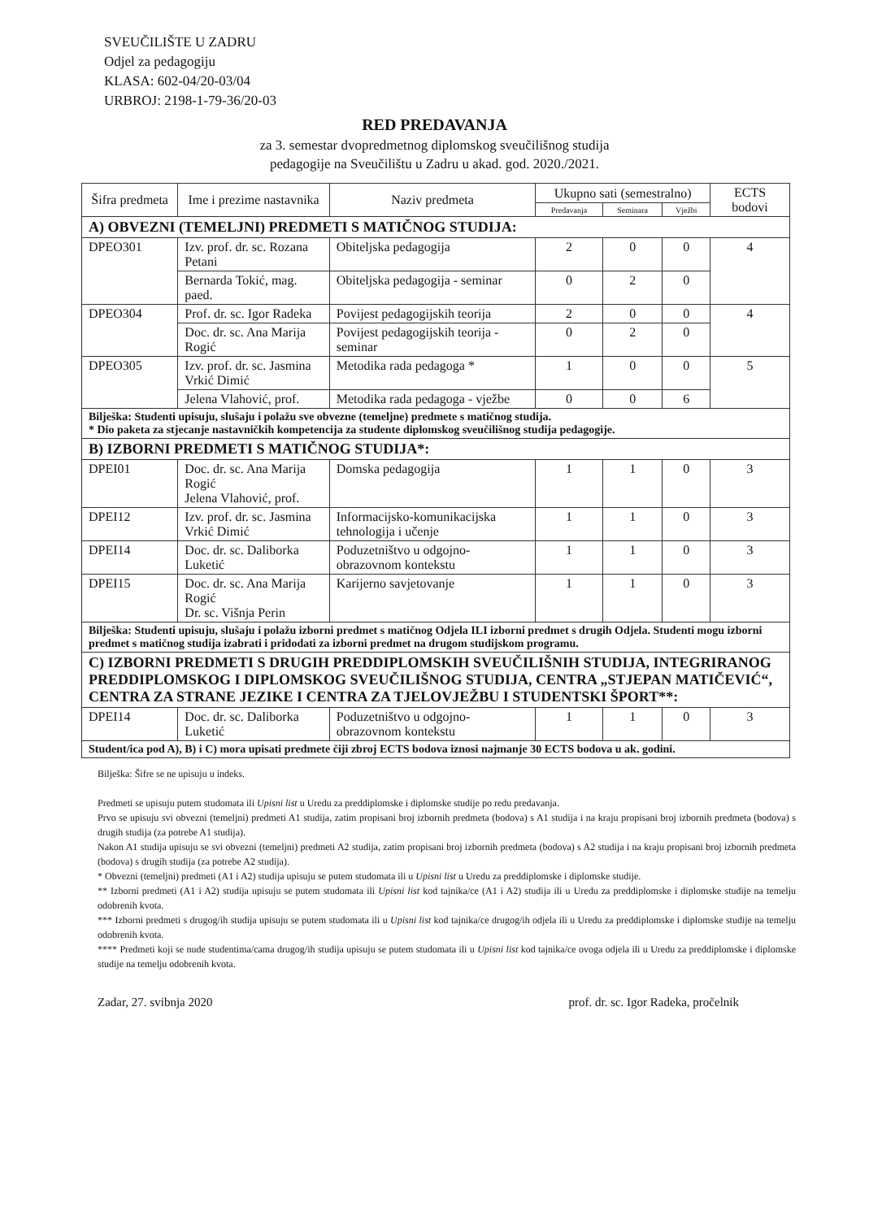SVEUČILIŠTE U ZADRU
Odjel za pedagogiju
KLASA: 602-04/20-03/04
URBROJ: 2198-1-79-36/20-03
RED PREDAVANJA
za 3. semestar dvopredmetnog diplomskog sveučilišnog studija
pedagogije na Sveučilištu u Zadru u akad. god. 2020./2021.
| Šifra predmeta | Ime i prezime nastavnika | Naziv predmeta | Ukupno sati (semestralno) | | | ECTS bodovi |
| --- | --- | --- | --- | --- | --- | --- |
| | | | Predavanja | Seminara | Vježbi | |
| A) OBVEZNI (TEMELJNI) PREDMETI S MATIČNOG STUDIJA: | | | | | | |
| DPEO301 | Izv. prof. dr. sc. Rozana Petani | Obiteljska pedagogija | 2 | 0 | 0 | 4 |
| | Bernarda Tokić, mag. paed. | Obiteljska pedagogija - seminar | 0 | 2 | 0 | |
| DPEO304 | Prof. dr. sc. Igor Radeka | Povijest pedagogijskih teorija | 2 | 0 | 0 | 4 |
| | Doc. dr. sc. Ana Marija Rogić | Povijest pedagogijskih teorija - seminar | 0 | 2 | 0 | |
| DPEO305 | Izv. prof. dr. sc. Jasmina Vrkić Dimić | Metodika rada pedagoga * | 1 | 0 | 0 | 5 |
| | Jelena Vlahović, prof. | Metodika rada pedagoga - vježbe | 0 | 0 | 6 | |
| Bilješka: Studenti upisuju, slušaju i polažu sve obvezne (temeljne) predmete s matičnog studija. * Dio paketa za stjecanje nastavničkih kompetencija za studente diplomskog sveučilišnog studija pedagogije. | | | | | | |
| B) IZBORNI PREDMETI S MATIČNOG STUDIJA*: | | | | | | |
| DPEI01 | Doc. dr. sc. Ana Marija Rogić Jelena Vlahović, prof. | Domska pedagogija | 1 | 1 | 0 | 3 |
| DPEI12 | Izv. prof. dr. sc. Jasmina Vrkić Dimić | Informacijsko-komunikacijska tehnologija i učenje | 1 | 1 | 0 | 3 |
| DPEI14 | Doc. dr. sc. Daliborka Luketić | Poduzetništvo u odgojno-obrazovnom kontekstu | 1 | 1 | 0 | 3 |
| DPEI15 | Doc. dr. sc. Ana Marija Rogić Dr. sc. Višnja Perin | Karijerno savjetovanje | 1 | 1 | 0 | 3 |
| Bilješka: Studenti upisuju, slušaju i polažu izborni predmet s matičnog Odjela ILI izborni predmet s drugih Odjela. Studenti mogu izborni predmet s matičnog studija izabrati i pridodati za izborni predmet na drugom studijskom programu. | | | | | | |
| C) IZBORNI PREDMETI S DRUGIH PREDDIPLOMSKIH SVEUČILIŠNIH STUDIJA, INTEGRIRANOG PREDDIPLOMSKOG I DIPLOMSKOG SVEUČILIŠNOG STUDIJA, CENTRA „STJEPAN MATIČEVIĆ“, CENTRA ZA STRANE JEZIKE I CENTRA ZA TJELOVJEŽBU I STUDENTSKI ŠPORT**: | | | | | | |
| DPEI14 | Doc. dr. sc. Daliborka Luketić | Poduzetništvo u odgojno-obrazovnom kontekstu | 1 | 1 | 0 | 3 |
| Student/ica pod A), B) i C) mora upisati predmete čiji zbroj ECTS bodova iznosi najmanje 30 ECTS bodova u ak. godini. | | | | | | |
Bilješka: Šifre se ne upisuju u indeks.
Predmeti se upisuju putem studomata ili Upisni list u Uredu za preddiplomske i diplomske studije po redu predavanja.
Prvo se upisuju svi obvezni (temeljni) predmeti A1 studija, zatim propisani broj izbornih predmeta (bodova) s A1 studija i na kraju propisani broj izbornih predmeta (bodova) s drugih studija (za potrebe A1 studija).
Nakon A1 studija upisuju se svi obvezni (temeljni) predmeti A2 studija, zatim propisani broj izbornih predmeta (bodova) s A2 studija i na kraju propisani broj izbornih predmeta (bodova) s drugih studija (za potrebe A2 studija).
* Obvezni (temeljni) predmeti (A1 i A2) studija upisuju se putem studomata ili u Upisni list u Uredu za preddiplomske i diplomske studije.
** Izborni predmeti (A1 i A2) studija upisuju se putem studomata ili Upisni list kod tajnika/ce (A1 i A2) studija ili u Uredu za preddiplomske i diplomske studije na temelju odobrenih kvota.
*** Izborni predmeti s drugog/ih studija upisuju se putem studomata ili u Upisni list kod tajnika/ce drugog/ih odjela ili u Uredu za preddiplomske i diplomske studije na temelju odobrenih kvota.
**** Predmeti koji se nude studentima/cama drugog/ih studija upisuju se putem studomata ili u Upisni list kod tajnika/ce ovoga odjela ili u Uredu za preddiplomske i diplomske studije na temelju odobrenih kvota.
Zadar, 27. svibnja 2020 prof. dr. sc. Igor Radeka, pročelnik